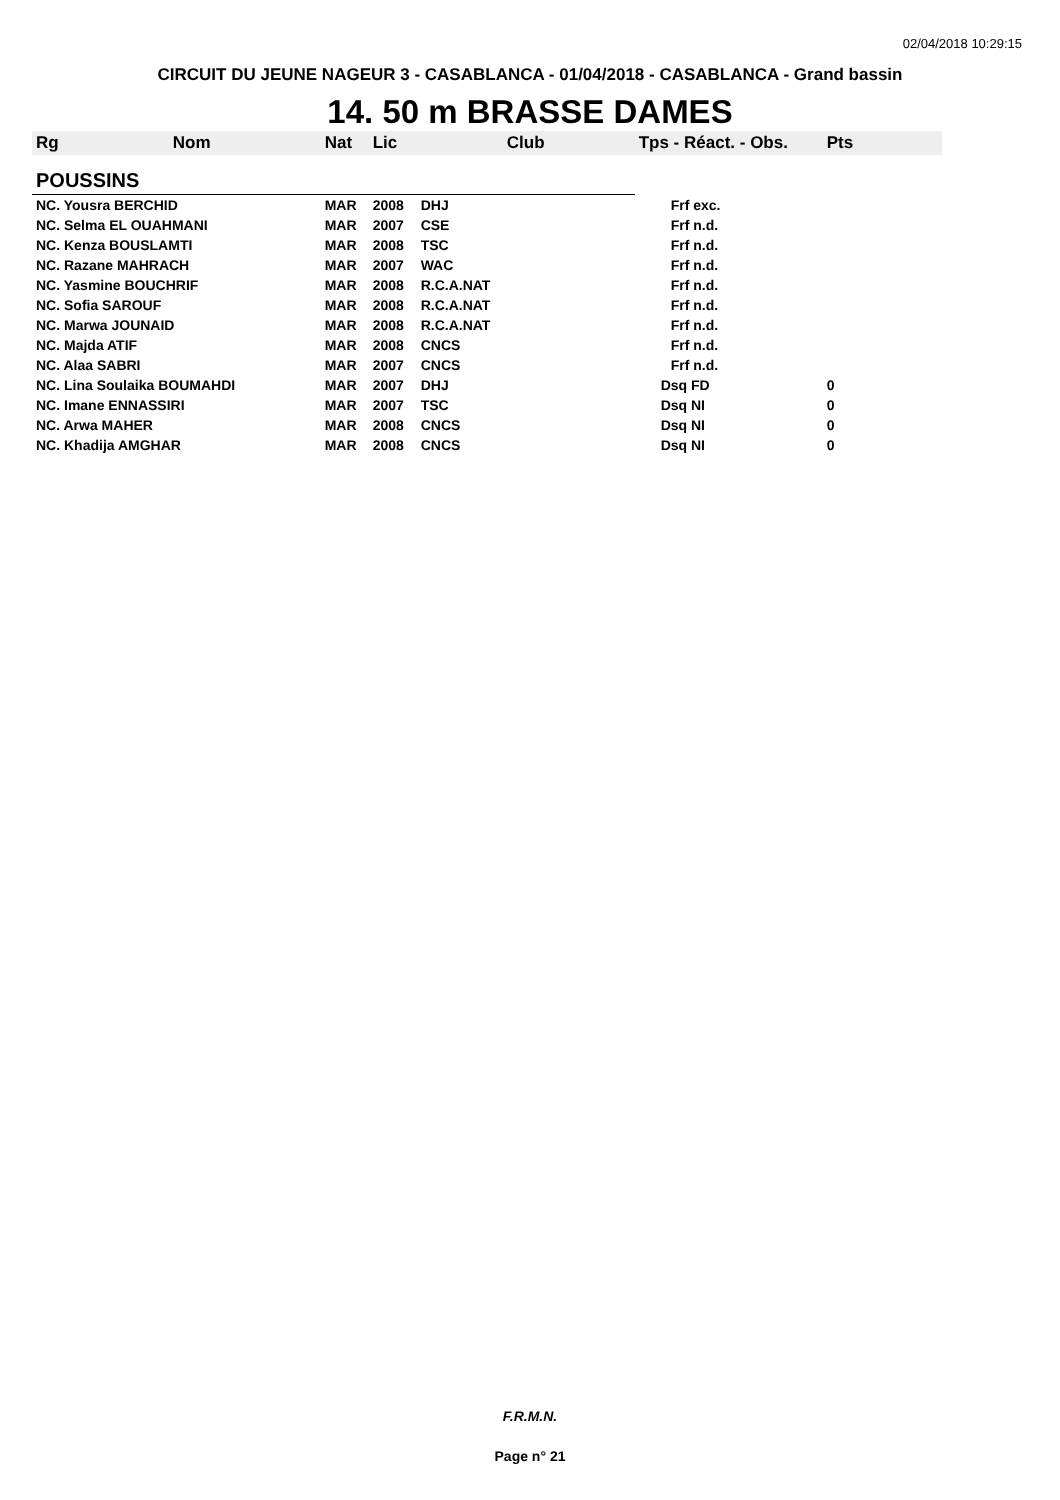02/04/2018 10:29:15
CIRCUIT DU JEUNE NAGEUR 3 - CASABLANCA - 01/04/2018 - CASABLANCA - Grand bassin
14. 50 m BRASSE DAMES
| Rg | Nom | Nat | Lic | Club | Tps - Réact. - Obs. | Pts |
| --- | --- | --- | --- | --- | --- | --- |
| POUSSINS | | | | | | |
| NC. Yousra BERCHID | | MAR | 2008 | DHJ | Frf exc. | |
| NC. Selma EL OUAHMANI | | MAR | 2007 | CSE | Frf n.d. | |
| NC. Kenza BOUSLAMTI | | MAR | 2008 | TSC | Frf n.d. | |
| NC. Razane MAHRACH | | MAR | 2007 | WAC | Frf n.d. | |
| NC. Yasmine BOUCHRIF | | MAR | 2008 | R.C.A.NAT | Frf n.d. | |
| NC. Sofia SAROUF | | MAR | 2008 | R.C.A.NAT | Frf n.d. | |
| NC. Marwa JOUNAID | | MAR | 2008 | R.C.A.NAT | Frf n.d. | |
| NC. Majda ATIF | | MAR | 2008 | CNCS | Frf n.d. | |
| NC. Alaa SABRI | | MAR | 2007 | CNCS | Frf n.d. | |
| NC. Lina Soulaika BOUMAHDI | | MAR | 2007 | DHJ | Dsq FD | 0 |
| NC. Imane ENNASSIRI | | MAR | 2007 | TSC | Dsq NI | 0 |
| NC. Arwa MAHER | | MAR | 2008 | CNCS | Dsq NI | 0 |
| NC. Khadija AMGHAR | | MAR | 2008 | CNCS | Dsq NI | 0 |
F.R.M.N.
Page n° 21